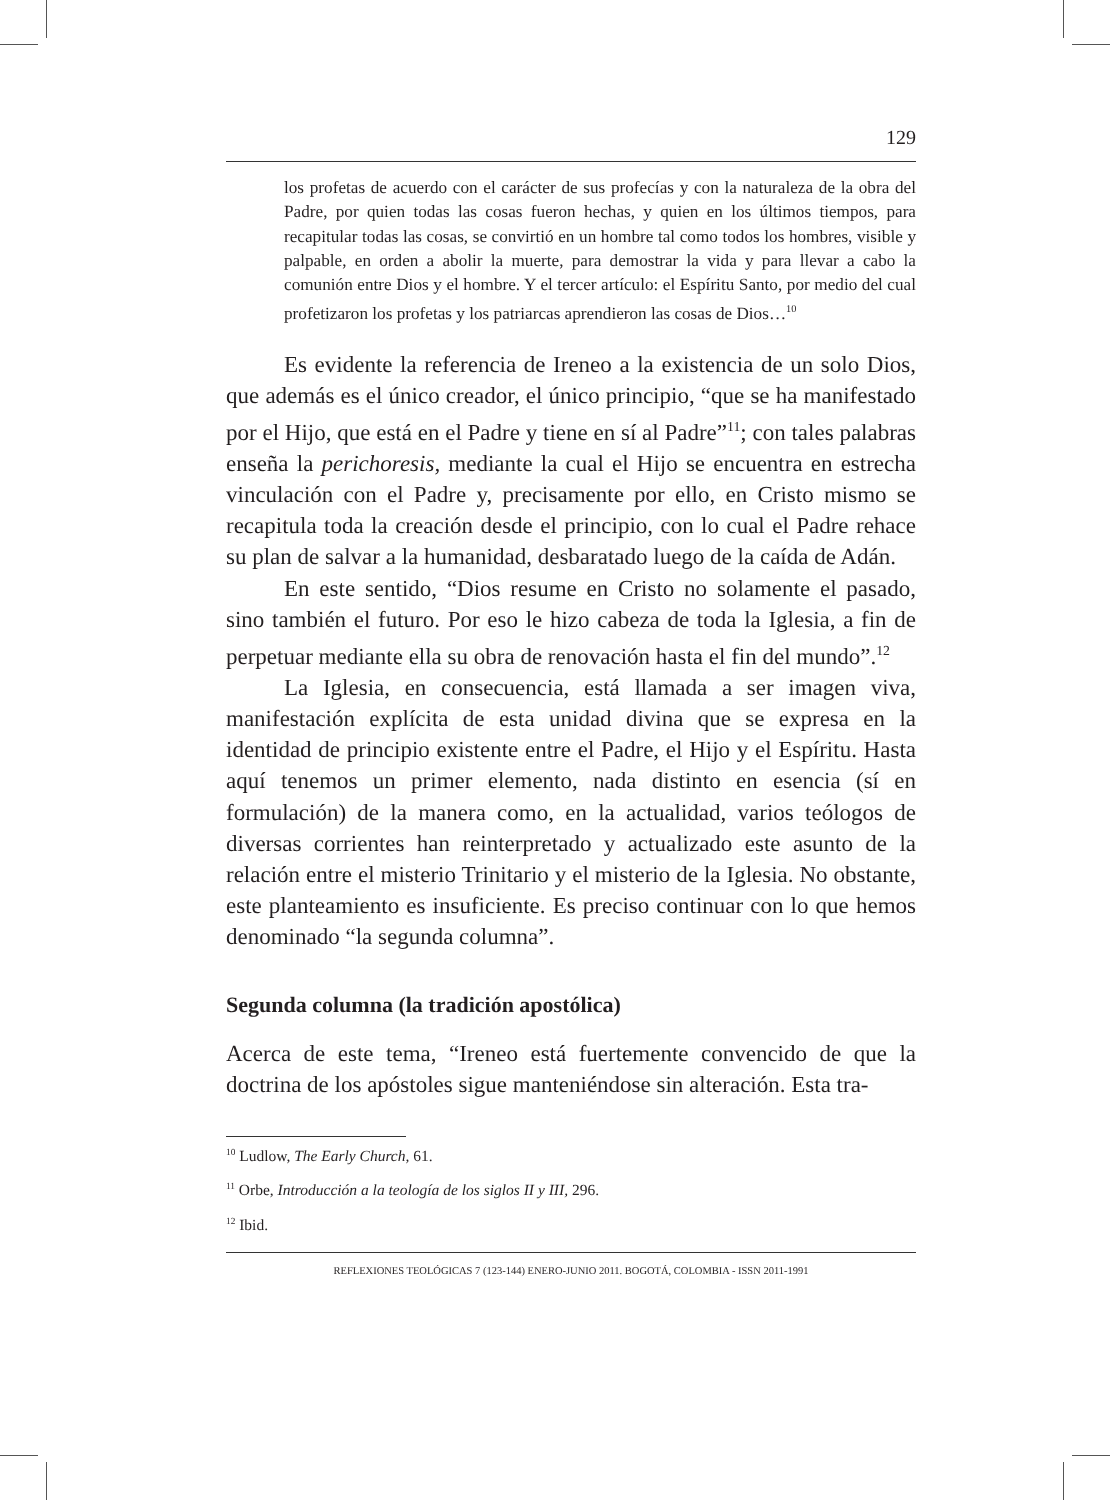129
los profetas de acuerdo con el carácter de sus profecías y con la naturaleza de la obra del Padre, por quien todas las cosas fueron hechas, y quien en los últimos tiempos, para recapitular todas las cosas, se convirtió en un hombre tal como todos los hombres, visible y palpable, en orden a abolir la muerte, para demostrar la vida y para llevar a cabo la comunión entre Dios y el hombre. Y el tercer artículo: el Espíritu Santo, por medio del cual profetizaron los profetas y los patriarcas aprendieron las cosas de Dios…<sup>10</sup>
Es evidente la referencia de Ireneo a la existencia de un solo Dios, que además es el único creador, el único principio, “que se ha manifestado por el Hijo, que está en el Padre y tiene en sí al Padre”<sup>11</sup>; con tales palabras enseña la perichoresis, mediante la cual el Hijo se encuentra en estrecha vinculación con el Padre y, precisamente por ello, en Cristo mismo se recapitula toda la creación desde el principio, con lo cual el Padre rehace su plan de salvar a la humanidad, desbaratado luego de la caída de Adán.
En este sentido, “Dios resume en Cristo no solamente el pasado, sino también el futuro. Por eso le hizo cabeza de toda la Iglesia, a fin de perpetuar mediante ella su obra de renovación hasta el fin del mundo”.<sup>12</sup>
La Iglesia, en consecuencia, está llamada a ser imagen viva, manifestación explícita de esta unidad divina que se expresa en la identidad de principio existente entre el Padre, el Hijo y el Espíritu. Hasta aquí tenemos un primer elemento, nada distinto en esencia (sí en formulación) de la manera como, en la actualidad, varios teólogos de diversas corrientes han reinterpretado y actualizado este asunto de la relación entre el misterio Trinitario y el misterio de la Iglesia. No obstante, este planteamiento es insuficiente. Es preciso continuar con lo que hemos denominado “la segunda columna”.
Segunda columna (la tradición apostólica)
Acerca de este tema, “Ireneo está fuertemente convencido de que la doctrina de los apóstoles sigue manteniéndose sin alteración. Esta tra-
<sup>10</sup> Ludlow, The Early Church, 61.
<sup>11</sup> Orbe, Introducción a la teología de los siglos II y III, 296.
<sup>12</sup> Ibid.
REFLEXIONES TEOLÓGICAS 7 (123-144) ENERO-JUNIO 2011. BOGOTÁ, COLOMBIA - ISSN 2011-1991